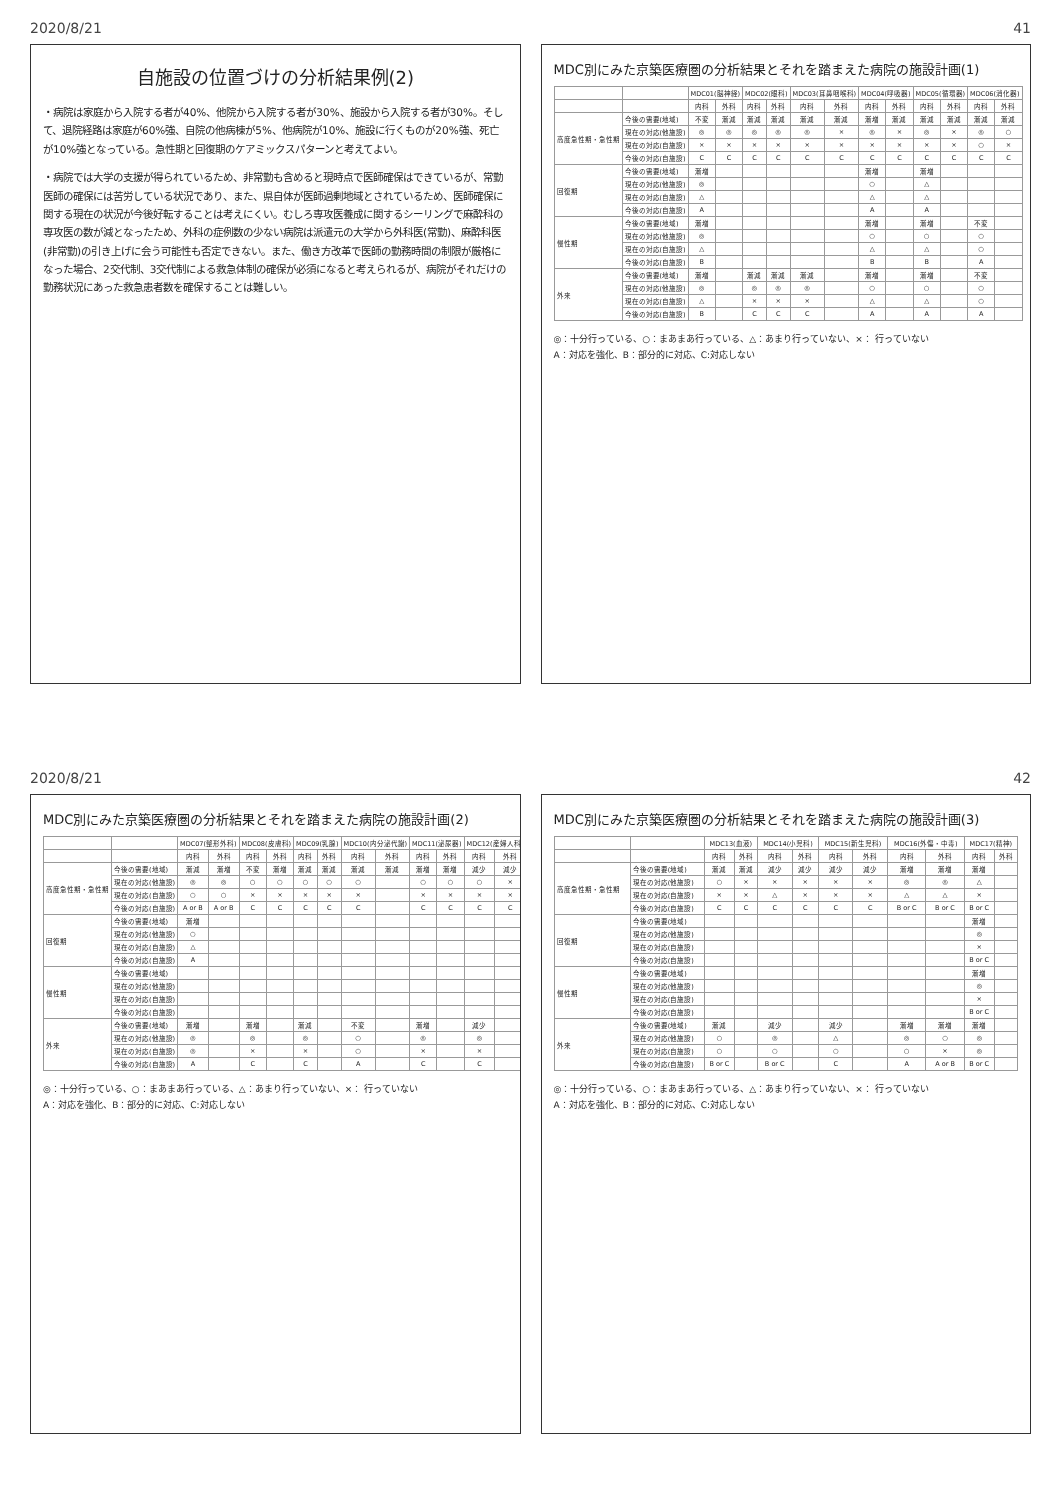2020/8/21 41
自施設の位置づけの分析結果例(2)
・病院は家庭から入院する者が40%、他院から入院する者が30%、施設から入院する者が30%。そして、退院経路は家庭が60%強、自院の他病棟が5%、他病院が10%、施設に行くものが20%強、死亡が10%強となっている。急性期と回復期のケアミックスパターンと考えてよい。
・病院では大学の支援が得られているため、非常勤も含めると現時点で医師確保はできているが、常勤医師の確保には苦労している状況であり、また、県自体が医師過剰地域とされているため、医師確保に関する現在の状況が今後好転することは考えにくい。むしろ専攻医養成に関するシーリングで麻酔科の専攻医の数が減となったため、外科の症例数の少ない病院は派遣元の大学から外科医(常勤)、麻酔科医(非常勤)の引き上げに会う可能性も否定できない。また、働き方改革で医師の勤務時間の制限が厳格になった場合、2交代制、3交代制による救急体制の確保が必須になると考えられるが、病院がそれだけの勤務状況にあった救急患者数を確保することは難しい。
MDC別にみた京築医療圏の分析結果とそれを踏まえた病院の施設計画(1)
| | | MDC01(脳神経) | | MDC02(眼科) | | MDC03(耳鼻咽喉科) | | MDC04(呼吸器) | | MDC05(循環器) | | MDC06(消化器) | |
| --- | --- | --- | --- | --- | --- | --- | --- | --- | --- | --- | --- | --- | --- |
| | | 内科 | 外科 | 内科 | 外科 | 内科 | 外科 | 内科 | 外科 | 内科 | 外科 | 内科 | 外科 |
| 高度急性期・急性期 | 今後の需要(地域) | 不変 | 漸減 | 漸減 | 漸減 | 漸減 | 漸減 | 漸増 | 漸減 | 漸減 | 漸減 | 漸減 | 漸減 |
| | 現在の対応(他施設) | ◎ | ◎ | ◎ | ◎ | ◎ | × | ◎ | × | ◎ | × | ◎ | ○ |
| | 現在の対応(自施設) | × | × | × | × | × | × | × | × | × | × | ○ | × |
| | 今後の対応(自施設) | C | C | C | C | C | C | C | C | C | C | C | C |
| 回復期 | 今後の需要(地域) | 漸増 | | | | | | 漸増 | | 漸増 | | | |
| | 現在の対応(他施設) | ◎ | | | | | | ○ | | △ | | | |
| | 現在の対応(自施設) | △ | | | | | | △ | | △ | | | |
| | 今後の対応(自施設) | A | | | | | | A | | A | | | |
| 慢性期 | 今後の需要(地域) | 漸増 | | | | | | 漸増 | | 漸増 | | 不変 | |
| | 現在の対応(他施設) | ◎ | | | | | | ○ | | ○ | | ○ | |
| | 現在の対応(自施設) | △ | | | | | | △ | | △ | | ○ | |
| | 今後の対応(自施設) | B | | | | | | B | | B | | A | |
| 外来 | 今後の需要(地域) | 漸増 | | 漸減 | 漸減 | 漸減 | | 漸増 | | 漸増 | | 不変 | |
| | 現在の対応(他施設) | ◎ | | ◎ | ◎ | ◎ | | ○ | | ○ | | ○ | |
| | 現在の対応(自施設) | △ | | × | × | × | | △ | | △ | | ○ | |
| | 今後の対応(自施設) | B | | C | C | C | | A | | A | | A | |
◎：十分行っている、○：まあまあ行っている、△：あまり行っていない、×： 行っていない
A：対応を強化、B：部分的に対応、C:対応しない
2020/8/21 42
MDC別にみた京築医療圏の分析結果とそれを踏まえた病院の施設計画(2)
| | | MDC07(整形外科) | | MDC08(皮膚科) | | MDC09(乳腺) | | MDC10(内分泌代謝) | | MDC11(泌尿器) | | MDC12(産婦人科) | |
| --- | --- | --- | --- | --- | --- | --- | --- | --- | --- | --- | --- | --- | --- |
| | | 内科 | 外科 | 内科 | 外科 | 内科 | 外科 | 内科 | 外科 | 内科 | 外科 | 内科 | 外科 |
| 高度急性期・急性期 | 今後の需要(地域) | 漸減 | 漸増 | 不変 | 漸増 | 漸減 | 漸減 | 漸減 | 漸減 | 漸増 | 漸増 | 減少 | 減少 |
| | 現在の対応(他施設) | ◎ | ◎ | ○ | ○ | ○ | ○ | ○ | | ○ | ○ | ○ | × |
| | 現在の対応(自施設) | ○ | ○ | × | × | × | × | × | | × | × | × | × |
| | 今後の対応(自施設) | A or B | A or B | C | C | C | C | C | | C | C | C | C |
| 回復期 | 今後の需要(地域) | 漸増 | | | | | | | | | | | |
| | 現在の対応(他施設) | ○ | | | | | | | | | | | |
| | 現在の対応(自施設) | △ | | | | | | | | | | | |
| | 今後の対応(自施設) | A | | | | | | | | | | | |
| 慢性期 | 今後の需要(地域) | | | | | | | | | | | | |
| | 現在の対応(他施設) | | | | | | | | | | | | |
| | 現在の対応(自施設) | | | | | | | | | | | | |
| | 今後の対応(自施設) | | | | | | | | | | | | |
| 外来 | 今後の需要(地域) | 漸増 | | 漸増 | | 漸減 | | 不変 | | 漸増 | | 減少 | |
| | 現在の対応(他施設) | ◎ | | ◎ | | ◎ | | ○ | | ◎ | | ◎ | |
| | 現在の対応(自施設) | ◎ | | × | | × | | ○ | | × | | × | |
| | 今後の対応(自施設) | A | | C | | C | | A | | C | | C | |
◎：十分行っている、○：まあまあ行っている、△：あまり行っていない、×： 行っていない
A：対応を強化、B：部分的に対応、C:対応しない
MDC別にみた京築医療圏の分析結果とそれを踏まえた病院の施設計画(3)
| | | MDC13(血液) | | MDC14(小児科) | | MDC15(新生児科) | | MDC16(外傷・中毒) | | MDC17(精神) | |
| --- | --- | --- | --- | --- | --- | --- | --- | --- | --- | --- | --- |
| | | 内科 | 外科 | 内科 | 外科 | 内科 | 外科 | 内科 | 外科 | 内科 | 外科 |
| 高度急性期・急性期 | 今後の需要(地域) | 漸減 | 漸減 | 減少 | 減少 | 減少 | 減少 | 漸増 | 漸増 | 漸増 | |
| | 現在の対応(他施設) | ○ | × | × | × | × | × | ◎ | ◎ | △ | |
| | 現在の対応(自施設) | × | × | △ | × | × | × | △ | △ | × | |
| | 今後の対応(自施設) | C | C | C | C | C | C | B or C | B or C | B or C | |
| 回復期 | 今後の需要(地域) | | | | | | | | | 漸増 | |
| | 現在の対応(他施設) | | | | | | | | | ◎ | |
| | 現在の対応(自施設) | | | | | | | | | × | |
| | 今後の対応(自施設) | | | | | | | | | B or C | |
| 慢性期 | 今後の需要(地域) | | | | | | | | | 漸増 | |
| | 現在の対応(他施設) | | | | | | | | | ◎ | |
| | 現在の対応(自施設) | | | | | | | | | × | |
| | 今後の対応(自施設) | | | | | | | | | B or C | |
| 外来 | 今後の需要(地域) | 漸減 | | 減少 | | 減少 | | 漸増 | 漸増 | 漸増 | |
| | 現在の対応(他施設) | ○ | | ◎ | | △ | | ◎ | ○ | ◎ | |
| | 現在の対応(自施設) | ○ | | ○ | | ○ | | ○ | × | ◎ | |
| | 今後の対応(自施設) | B or C | | B or C | | C | | A | A or B | B or C | |
◎：十分行っている、○：まあまあ行っている、△：あまり行っていない、×： 行っていない
A：対応を強化、B：部分的に対応、C:対応しない